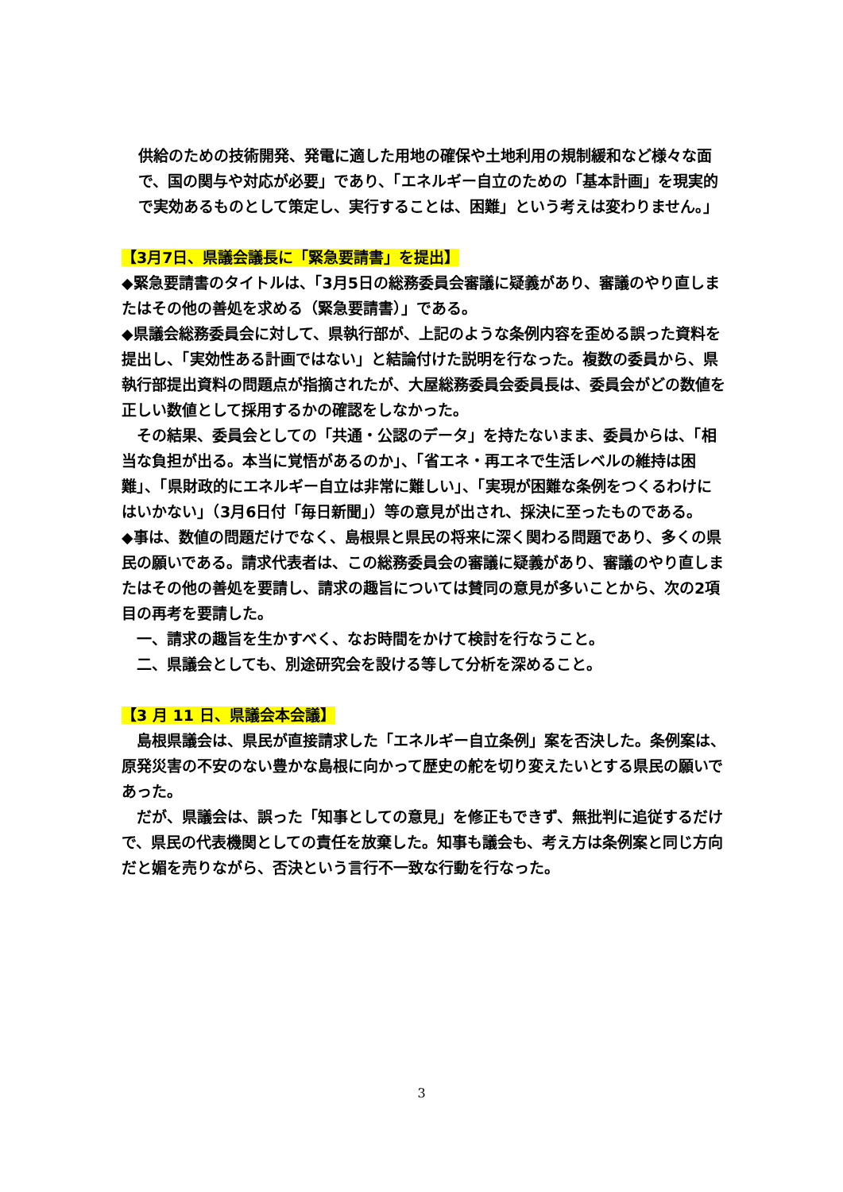供給のための技術開発、発電に適した用地の確保や土地利用の規制緩和など様々な面で、国の関与や対応が必要」であり、「エネルギー自立のための「基本計画」を現実的で実効あるものとして策定し、実行することは、困難」という考えは変わりません。」
【3月7日、県議会議長に「緊急要請書」を提出】
◆緊急要請書のタイトルは、「3月5日の総務委員会審議に疑義があり、審議のやり直しまたはその他の善処を求める（緊急要請書）」である。
◆県議会総務委員会に対して、県執行部が、上記のような条例内容を歪める誤った資料を提出し、「実効性ある計画ではない」と結論付けた説明を行なった。複数の委員から、県執行部提出資料の問題点が指摘されたが、大屋総務委員会委員長は、委員会がどの数値を正しい数値として採用するかの確認をしなかった。
　その結果、委員会としての「共通・公認のデータ」を持たないまま、委員からは、「相当な負担が出る。本当に覚悟があるのか」、「省エネ・再エネで生活レベルの維持は困難」、「県財政的にエネルギー自立は非常に難しい」、「実現が困難な条例をつくるわけにはいかない」（3月6日付「毎日新聞」）等の意見が出され、採決に至ったものである。
◆事は、数値の問題だけでなく、島根県と県民の将来に深く関わる問題であり、多くの県民の願いである。請求代表者は、この総務委員会の審議に疑義があり、審議のやり直しまたはその他の善処を要請し、請求の趣旨については賛同の意見が多いことから、次の2項目の再考を要請した。
　一、請求の趣旨を生かすべく、なお時間をかけて検討を行なうこと。
　二、県議会としても、別途研究会を設ける等して分析を深めること。
【3 月 11 日、県議会本会議】
　島根県議会は、県民が直接請求した「エネルギー自立条例」案を否決した。条例案は、原発災害の不安のない豊かな島根に向かって歴史の舵を切り変えたいとする県民の願いであった。
　だが、県議会は、誤った「知事としての意見」を修正もできず、無批判に追従するだけで、県民の代表機関としての責任を放棄した。知事も議会も、考え方は条例案と同じ方向だと媚を売りながら、否決という言行不一致な行動を行なった。
3